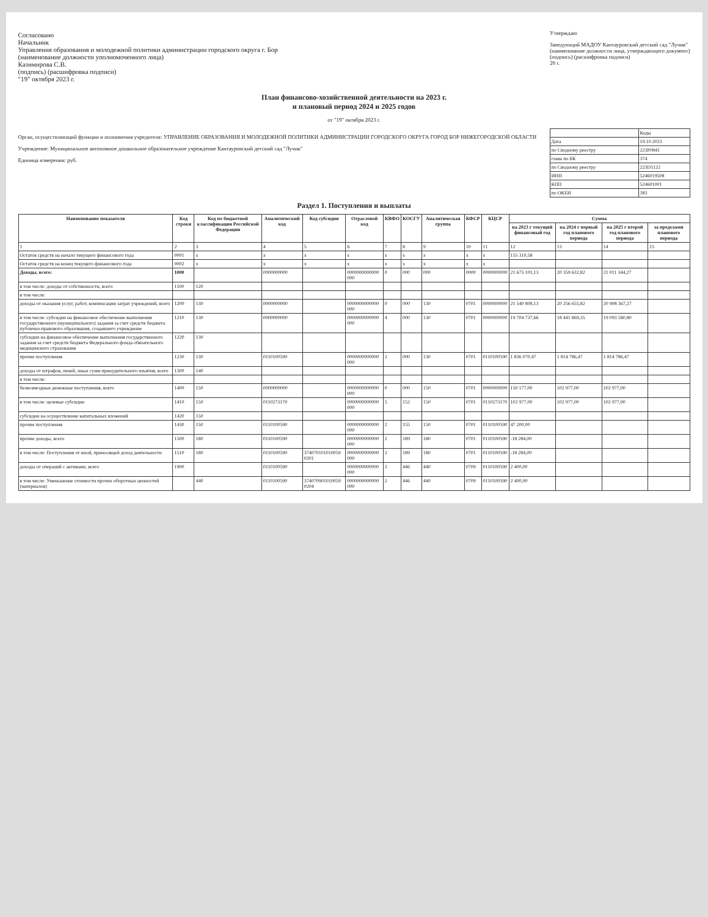Согласовано
Начальник
Управления образования и молодежной политики администрации городского округа г. Бор
(наименование должности уполномоченного лица)
Казимирова С.В.
(подпись) (расшифровка подписи)
"19" октября 2023 г.
Утверждаю
Заведующий МАДОУ Кантауровский детский сад "Лучик"
(наименование должности лица, утверждающего документ)
(подпись) (расшифровка подписи)
20 г.
План финансово-хозяйственной деятельности на 2023 г.
и плановый период 2024 и 2025 годов
от "19" октября 2023 г.
Орган, осуществляющий функции и полномочия учредителя: УПРАВЛЕНИЕ ОБРАЗОВАНИЯ И МОЛОДЕЖНОЙ ПОЛИТИКИ АДМИНИСТРАЦИИ ГОРОДСКОГО ОКРУГА ГОРОД БОР НИЖЕГОРОДСКОЙ ОБЛАСТИ
Учреждение: Муниципальное автономное дошкольное образовательное учреждение Кантауровский детский сад "Лучик"
Единица измерения: руб.
| | Коды |
| Дата | 19.10.2023 |
| по Сводному реестру | 223P0841 |
| глава по БК | 374 |
| по Сводному реестру | 223D1122 |
| ИНН | 5246019508 |
| КПП | 524601001 |
| по ОКЕИ | 383 |
Раздел 1. Поступления и выплаты
| Наименование показателя | Код строки | Код по бюджетной классификации Российской Федерации | Аналитический код | Код субсидии | Отраслевой код | КВФО | КОСГУ | Аналитическая группа | КФСР | КЦСР | Сумма | | | |
| --- | --- | --- | --- | --- | --- | --- | --- | --- | --- | --- | --- | --- | --- | --- |
| | | | | | | | | | | | на 2023 г текущий финансовый год | на 2024 г первый год планового периода | на 2025 г второй год планового периода | за пределами планового периода |
| 1 | 2 | 3 | 4 | 5 | 6 | 7 | 8 | 9 | 10 | 11 | 12 | 13 | 14 | 15 |
| Остаток средств на начало текущего финансового года | 0001 | x | x | x | x | x | x | x | x | x | 155 310,58 | | | |
| Остаток средств на конец текущего финансового года | 0002 | x | x | x | x | x | x | x | x | x | | | | |
| Доходы, всего: | 1000 | | 0000000000 | | 0000000000000 000 | 0 | 000 | 000 | 0000 | 0000000000 | 21 675 101,13 | 20 359 632,82 | 21 011 344,27 | |
| в том числе: доходы от собственности, всего | 1100 | 120 | | | | | | | | | | | | |
| в том числе: | | | | | | | | | | | | | | |
| доходы от оказания услуг, работ, компенсации затрат учреждений, всего | 1200 | 130 | 0000000000 | | 0000000000000 000 | 0 | 000 | 130 | 0701 | 0000000000 | 21 540 808,13 | 20 256 655,82 | 20 908 367,27 | |
| в том числе: субсидии на финансовое обеспечение выполнения государственного (муниципального) задания за счет средств бюджета публично-правового образования, создавшего учреждение | 1210 | 130 | 0000000000 | | 0000000000000 000 | 4 | 000 | 130 | 0701 | 0000000000 | 19 704 737,66 | 18 441 869,35 | 19 093 580,80 | |
| субсидии на финансовое обеспечение выполнения государственного задания за счет средств бюджета Федерального фонда обязательного медицинского страхования | 1220 | 130 | | | | | | | | | | | | |
| прочие поступления | 1230 | 130 | 0110100590 | | 0000000000000 000 | 2 | 000 | 130 | 0701 | 0110100590 | 1 836 070,47 | 1 814 786,47 | 1 814 786,47 | |
| доходы от штрафов, пеней, иных сумм принудительного изъятия, всего | 1300 | 140 | | | | | | | | | | | | |
| в том числе: | | | | | | | | | | | | | | |
| безвозмездные денежные поступления, всего | 1400 | 150 | 0000000000 | | 0000000000000 000 | 0 | 000 | 150 | 0701 | 0000000000 | 150 177,00 | 102 977,00 | 102 977,00 | |
| в том числе: целевые субсидии | 1410 | 150 | 0110273170 | | 0000000000000 000 | 5 | 152 | 150 | 0701 | 0110273170 | 102 977,00 | 102 977,00 | 102 977,00 | |
| субсидии на осуществление капитальных вложений | 1420 | 150 | | | | | | | | | | | | |
| прочие поступления | 1430 | 150 | 0110100590 | | 0000000000000 000 | 2 | 155 | 150 | 0701 | 0110100590 | 47 200,00 | | | |
| прочие доходы, всего | 1500 | 180 | 0110100590 | | 0000000000000 000 | 2 | 189 | 180 | 0701 | 0110100590 | -18 284,00 | | | |
| в том числе: Поступления от иной, приносящей доход деятельности | 1510 | 180 | 0110100590 | 374070101010059 0201 | 0000000000000 000 | 2 | 189 | 180 | 0701 | 0110100590 | -18 284,00 | | | |
| доходы от операций с активами, всего | 1900 | | 0110100590 | | 0000000000000 000 | 2 | 446 | 440 | 0709 | 0110100590 | 2 400,00 | | | |
| в том числе: Уменьшение стоимости прочих оборотных ценностей (материалов) | | 440 | 0110100590 | 374070901010059 0204 | 0000000000000 000 | 2 | 446 | 440 | 0709 | 0110100590 | 2 400,00 | | | |